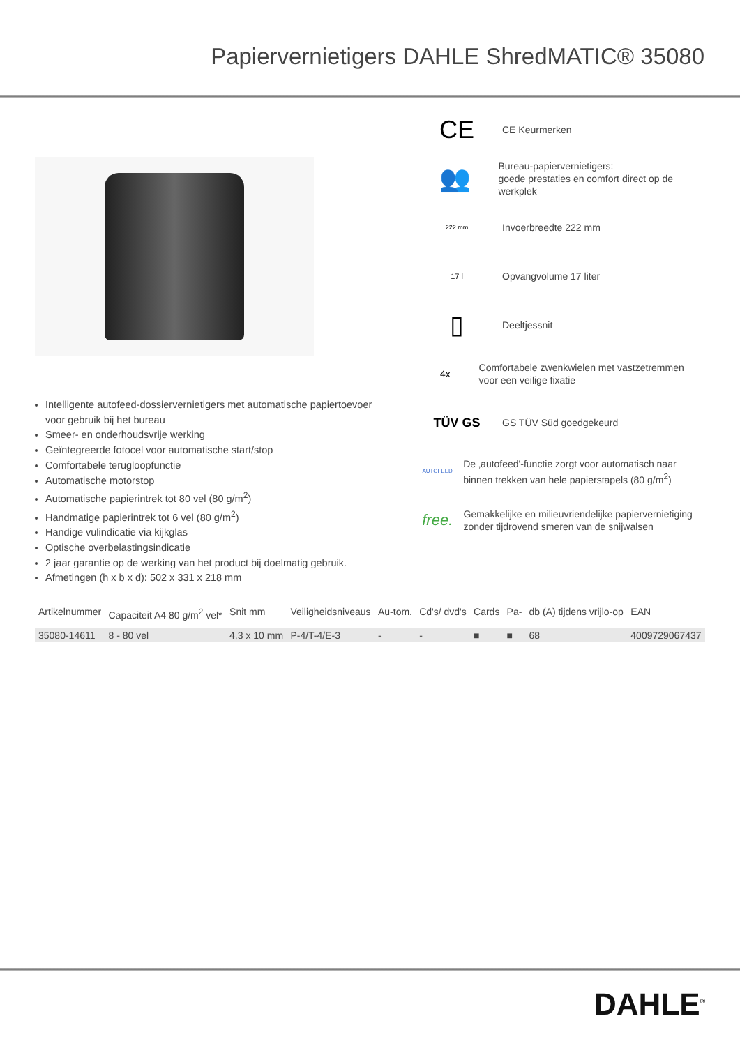Papiervernietigers DAHLE ShredMATIC® 35080
Intelligente autofeed-dossiervernietigers met automatische papiertoevoer voor gebruik bij het bureau
Smeer- en onderhoudsvrije werking
Geïntegreerde fotocel voor automatische start/stop
Comfortabele terugloopfunctie
Automatische motorstop
Automatische papierintrek tot 80 vel (80 g/m<sup>2</sup>)
Handmatige papierintrek tot 6 vel (80 g/m<sup>2</sup>)
Handige vulindicatie via kijkglas
Optische overbelastingsindicatie
2 jaar garantie op de werking van het product bij doelmatig gebruik.
Afmetingen (h x b x d): 502 x 331 x 218 mm
CE
CE Keurmerken
👥
Bureau-papiervernietigers:
goede prestaties en comfort direct op de werkplek
222 mm
Invoerbreedte 222 mm
17 l
Opvangvolume 17 liter
▯
Deeltjessnit
4x
Comfortabele zwenkwielen met vastzetremmen voor een veilige fixatie
TÜV GS
GS TÜV Süd goedgekeurd
AUTOFEED
De ‚autofeed'-functie zorgt voor automatisch naar binnen trekken van hele papierstapels (80 g/m<sup>2</sup>)
free.
Gemakkelijke en milieuvriendelijke papiervernietiging zonder tijdrovend smeren van de snijwalsen
| Artikelnummer | Capaciteit A4 80 g/m<sup>2</sup> vel* | Snit mm | Veiligheidsniveaus | Au-tom. | Cd's/ dvd's | Cards | Pa- | db (A) tijdens vrijlo-op | EAN |
| --- | --- | --- | --- | --- | --- | --- | --- | --- | --- |
| 35080-14611 | 8 - 80 vel | 4,3 x 10 mm | P-4/T-4/E-3 | - | - | ■ | ■ | 68 | 4009729067437 |
DAHLE<sup>®</sup>